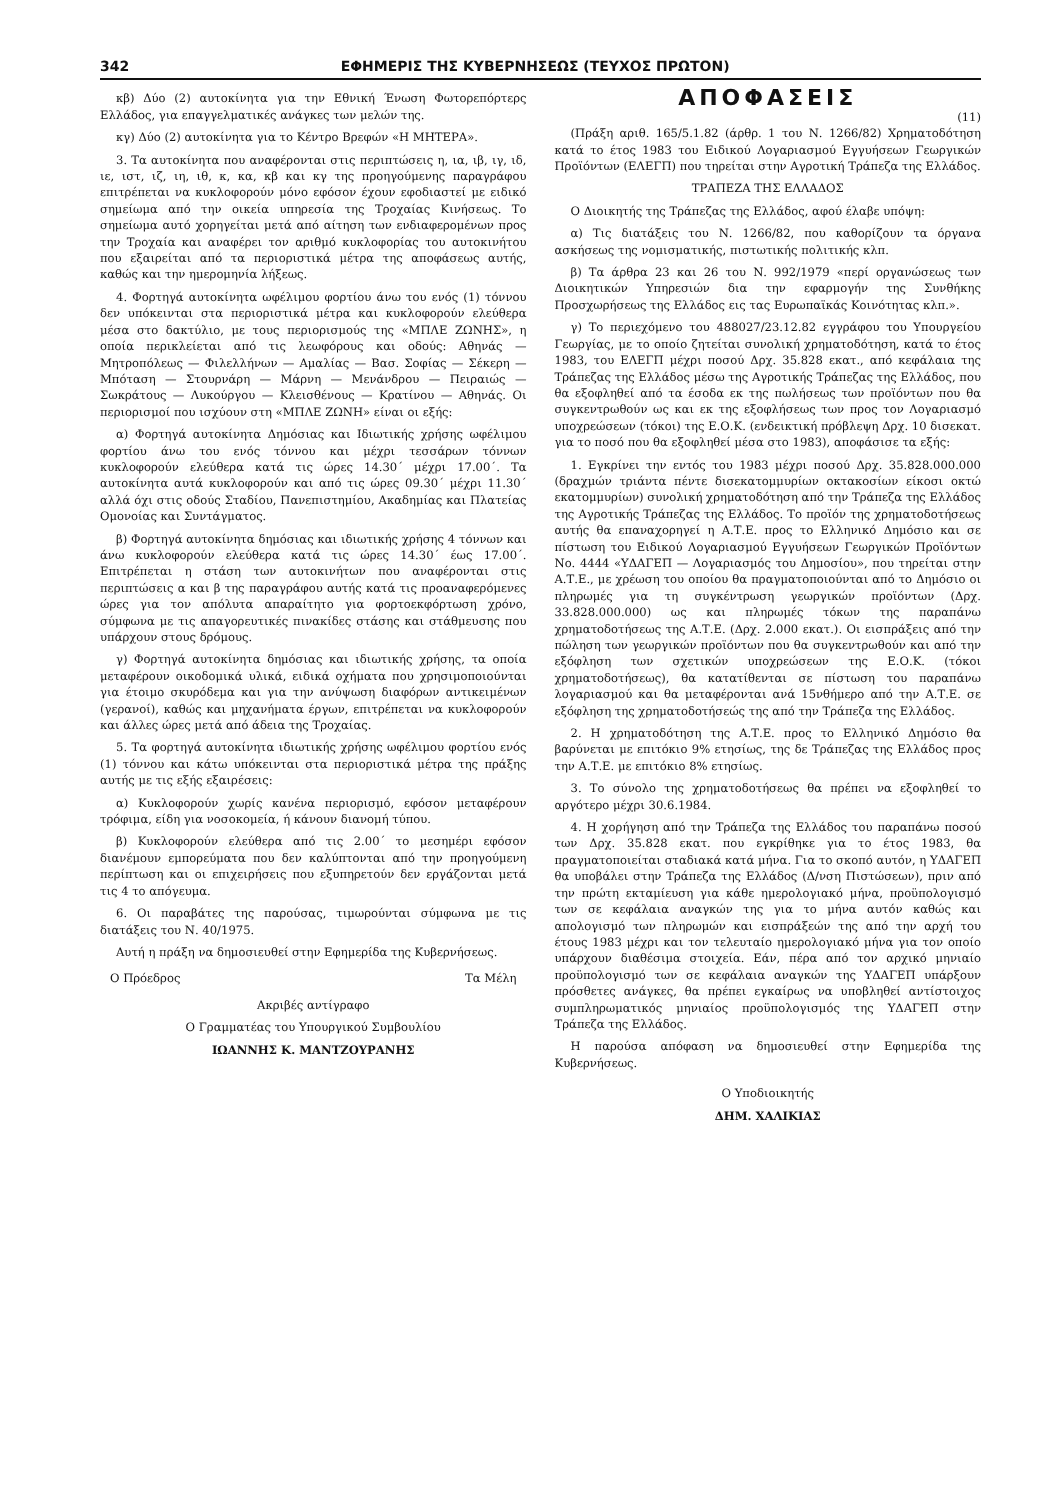342 ΕΦΗΜΕΡΙΣ ΤΗΣ ΚΥΒΕΡΝΗΣΕΩΣ (ΤΕΥΧΟΣ ΠΡΩΤΟΝ)
κβ) Δύο (2) αυτοκίνητα για την Εθνική Ένωση Φωτορεπόρτερς Ελλάδος, για επαγγελματικές ανάγκες των μελών της.
κγ) Δύο (2) αυτοκίνητα για το Κέντρο Βρεφών «Η ΜΗΤΕΡΑ».
3. Τα αυτοκίνητα που αναφέρονται στις περιπτώσεις η, ια, ιβ, ιγ, ιδ, ιε, ιστ, ιζ, ιη, ιθ, κ, κα, κβ και κγ της προηγούμενης παραγράφου επιτρέπεται να κυκλοφορούν μόνο εφόσον έχουν εφοδιαστεί με ειδικό σημείωμα από την οικεία υπηρεσία της Τροχαίας Κινήσεως. Το σημείωμα αυτό χορηγείται μετά από αίτηση των ενδιαφερομένων προς την Τροχαία και αναφέρει τον αριθμό κυκλοφορίας του αυτοκινήτου που εξαιρείται από τα περιοριστικά μέτρα της αποφάσεως αυτής, καθώς και την ημερομηνία λήξεως.
4. Φορτηγά αυτοκίνητα ωφέλιμου φορτίου άνω του ενός (1) τόννου δεν υπόκεινται στα περιοριστικά μέτρα και κυκλοφορούν ελεύθερα μέσα στο δακτύλιο, με τους περιορισμούς της «ΜΠΛΕ ΖΩΝΗΣ», η οποία περικλείεται από τις λεωφόρους και οδούς: Αθηνάς — Μητροπόλεως — Φιλελλήνων — Αμαλίας — Βασ. Σοφίας — Σέκερη — Μπόταση — Στουρνάρη — Μάρνη — Μενάνδρου — Πειραιώς — Σωκράτους — Λυκούργου — Κλεισθένους — Κρατίνου — Αθηνάς. Οι περιορισμοί που ισχύουν στη «ΜΠΛΕ ΖΩΝΗ» είναι οι εξής:
α) Φορτηγά αυτοκίνητα Δημόσιας και Ιδιωτικής χρήσης ωφέλιμου φορτίου άνω του ενός τόννου και μέχρι τεσσάρων τόννων κυκλοφορούν ελεύθερα κατά τις ώρες 14.30΄ μέχρι 17.00΄. Τα αυτοκίνητα αυτά κυκλοφορούν και από τις ώρες 09.30΄ μέχρι 11.30΄ αλλά όχι στις οδούς Σταδίου, Πανεπιστημίου, Ακαδημίας και Πλατείας Ομονοίας και Συντάγματος.
β) Φορτηγά αυτοκίνητα δημόσιας και ιδιωτικής χρήσης 4 τόννων και άνω κυκλοφορούν ελεύθερα κατά τις ώρες 14.30΄ έως 17.00΄. Επιτρέπεται η στάση των αυτοκινήτων που αναφέρονται στις περιπτώσεις α και β της παραγράφου αυτής κατά τις προαναφερόμενες ώρες για τον απόλυτα απαραίτητο για φορτοεκφόρτωση χρόνο, σύμφωνα με τις απαγορευτικές πινακίδες στάσης και στάθμευσης που υπάρχουν στους δρόμους.
γ) Φορτηγά αυτοκίνητα δημόσιας και ιδιωτικής χρήσης, τα οποία μεταφέρουν οικοδομικά υλικά, ειδικά οχήματα που χρησιμοποιούνται για έτοιμο σκυρόδεμα και για την ανύψωση διαφόρων αντικειμένων (γερανοί), καθώς και μηχανήματα έργων, επιτρέπεται να κυκλοφορούν και άλλες ώρες μετά από άδεια της Τροχαίας.
5. Τα φορτηγά αυτοκίνητα ιδιωτικής χρήσης ωφέλιμου φορτίου ενός (1) τόννου και κάτω υπόκεινται στα περιοριστικά μέτρα της πράξης αυτής με τις εξής εξαιρέσεις:
α) Κυκλοφορούν χωρίς κανένα περιορισμό, εφόσον μεταφέρουν τρόφιμα, είδη για νοσοκομεία, ή κάνουν διανομή τύπου.
β) Κυκλοφορούν ελεύθερα από τις 2.00΄ το μεσημέρι εφόσον διανέμουν εμπορεύματα που δεν καλύπτονται από την προηγούμενη περίπτωση και οι επιχειρήσεις που εξυπηρετούν δεν εργάζονται μετά τις 4 το απόγευμα.
6. Οι παραβάτες της παρούσας, τιμωρούνται σύμφωνα με τις διατάξεις του Ν. 40/1975.
Αυτή η πράξη να δημοσιευθεί στην Εφημερίδα της Κυβερνήσεως.
Ο Πρόεδρος Τα Μέλη
Ακριβές αντίγραφο
Ο Γραμματέας του Υπουργικού Συμβουλίου
ΙΩΑΝΝΗΣ Κ. ΜΑΝΤΖΟΥΡΑΝΗΣ
ΑΠΟΦΑΣΕΙΣ
(11)
(Πράξη αριθ. 165/5.1.82 (άρθρ. 1 του Ν. 1266/82) Χρηματοδότηση κατά το έτος 1983 του Ειδικού Λογαριασμού Εγγυήσεων Γεωργικών Προϊόντων (ΕΛΕΓΠ) που τηρείται στην Αγροτική Τράπεζα της Ελλάδος.
ΤΡΑΠΕΖΑ ΤΗΣ ΕΛΛΑΔΟΣ
Ο Διοικητής της Τράπεζας της Ελλάδος, αφού έλαβε υπόψη:
α) Τις διατάξεις του Ν. 1266/82, που καθορίζουν τα όργανα ασκήσεως της νομισματικής, πιστωτικής πολιτικής κλπ.
β) Τα άρθρα 23 και 26 του Ν. 992/1979 «περί οργανώσεως των Διοικητικών Υπηρεσιών δια την εφαρμογήν της Συνθήκης Προσχωρήσεως της Ελλάδος εις τας Ευρωπαϊκάς Κοινότητας κλπ.».
γ) Το περιεχόμενο του 488027/23.12.82 εγγράφου του Υπουργείου Γεωργίας, με το οποίο ζητείται συνολική χρηματοδότηση, κατά το έτος 1983, του ΕΛΕΓΠ μέχρι ποσού Δρχ. 35.828 εκατ., από κεφάλαια της Τράπεζας της Ελλάδος μέσω της Αγροτικής Τράπεζας της Ελλάδος, που θα εξοφληθεί από τα έσοδα εκ της πωλήσεως των προϊόντων που θα συγκεντρωθούν ως και εκ της εξοφλήσεως των προς τον Λογαριασμό υποχρεώσεων (τόκοι) της Ε.Ο.Κ. (ενδεικτική πρόβλεψη Δρχ. 10 δισεκατ. για το ποσό που θα εξοφληθεί μέσα στο 1983), αποφάσισε τα εξής:
1. Εγκρίνει την εντός του 1983 μέχρι ποσού Δρχ. 35.828.000.000 (δραχμών τριάντα πέντε δισεκατομμυρίων οκτακοσίων είκοσι οκτώ εκατομμυρίων) συνολική χρηματοδότηση από την Τράπεζα της Ελλάδος της Αγροτικής Τράπεζας της Ελλάδος. Το προϊόν της χρηματοδοτήσεως αυτής θα επαναχορηγεί η Α.Τ.Ε. προς το Ελληνικό Δημόσιο και σε πίστωση του Ειδικού Λογαριασμού Εγγυήσεων Γεωργικών Προϊόντων Νο. 4444 «ΥΔΑΓΕΠ — Λογαριασμός του Δημοσίου», που τηρείται στην Α.Τ.Ε., με χρέωση του οποίου θα πραγματοποιούνται από το Δημόσιο οι πληρωμές για τη συγκέντρωση γεωργικών προϊόντων (Δρχ. 33.828.000.000) ως και πληρωμές τόκων της παραπάνω χρηματοδοτήσεως της Α.Τ.Ε. (Δρχ. 2.000 εκατ.). Οι εισπράξεις από την πώληση των γεωργικών προϊόντων που θα συγκεντρωθούν και από την εξόφληση των σχετικών υποχρεώσεων της Ε.Ο.Κ. (τόκοι χρηματοδοτήσεως), θα κατατίθενται σε πίστωση του παραπάνω λογαριασμού και θα μεταφέρονται ανά 15νθήμερο από την Α.Τ.Ε. σε εξόφληση της χρηματοδοτήσεώς της από την Τράπεζα της Ελλάδος.
2. Η χρηματοδότηση της Α.Τ.Ε. προς το Ελληνικό Δημόσιο θα βαρύνεται με επιτόκιο 9% ετησίως, της δε Τράπεζας της Ελλάδος προς την Α.Τ.Ε. με επιτόκιο 8% ετησίως.
3. Το σύνολο της χρηματοδοτήσεως θα πρέπει να εξοφληθεί το αργότερο μέχρι 30.6.1984.
4. Η χορήγηση από την Τράπεζα της Ελλάδος του παραπάνω ποσού των Δρχ. 35.828 εκατ. που εγκρίθηκε για το έτος 1983, θα πραγματοποιείται σταδιακά κατά μήνα. Για το σκοπό αυτόν, η ΥΔΑΓΕΠ θα υποβάλει στην Τράπεζα της Ελλάδος (Δ/νση Πιστώσεων), πριν από την πρώτη εκταμίευση για κάθε ημερολογιακό μήνα, προϋπολογισμό των σε κεφάλαια αναγκών της για το μήνα αυτόν καθώς και απολογισμό των πληρωμών και εισπράξεών της από την αρχή του έτους 1983 μέχρι και τον τελευταίο ημερολογιακό μήνα για τον οποίο υπάρχουν διαθέσιμα στοιχεία. Εάν, πέρα από τον αρχικό μηνιαίο προϋπολογισμό των σε κεφάλαια αναγκών της ΥΔΑΓΕΠ υπάρξουν πρόσθετες ανάγκες, θα πρέπει εγκαίρως να υποβληθεί αντίστοιχος συμπληρωματικός μηνιαίος προϋπολογισμός της ΥΔΑΓΕΠ στην Τράπεζα της Ελλάδος.
Η παρούσα απόφαση να δημοσιευθεί στην Εφημερίδα της Κυβερνήσεως.
Ο Υποδιοικητής
ΔΗΜ. ΧΑΛΙΚΙΑΣ